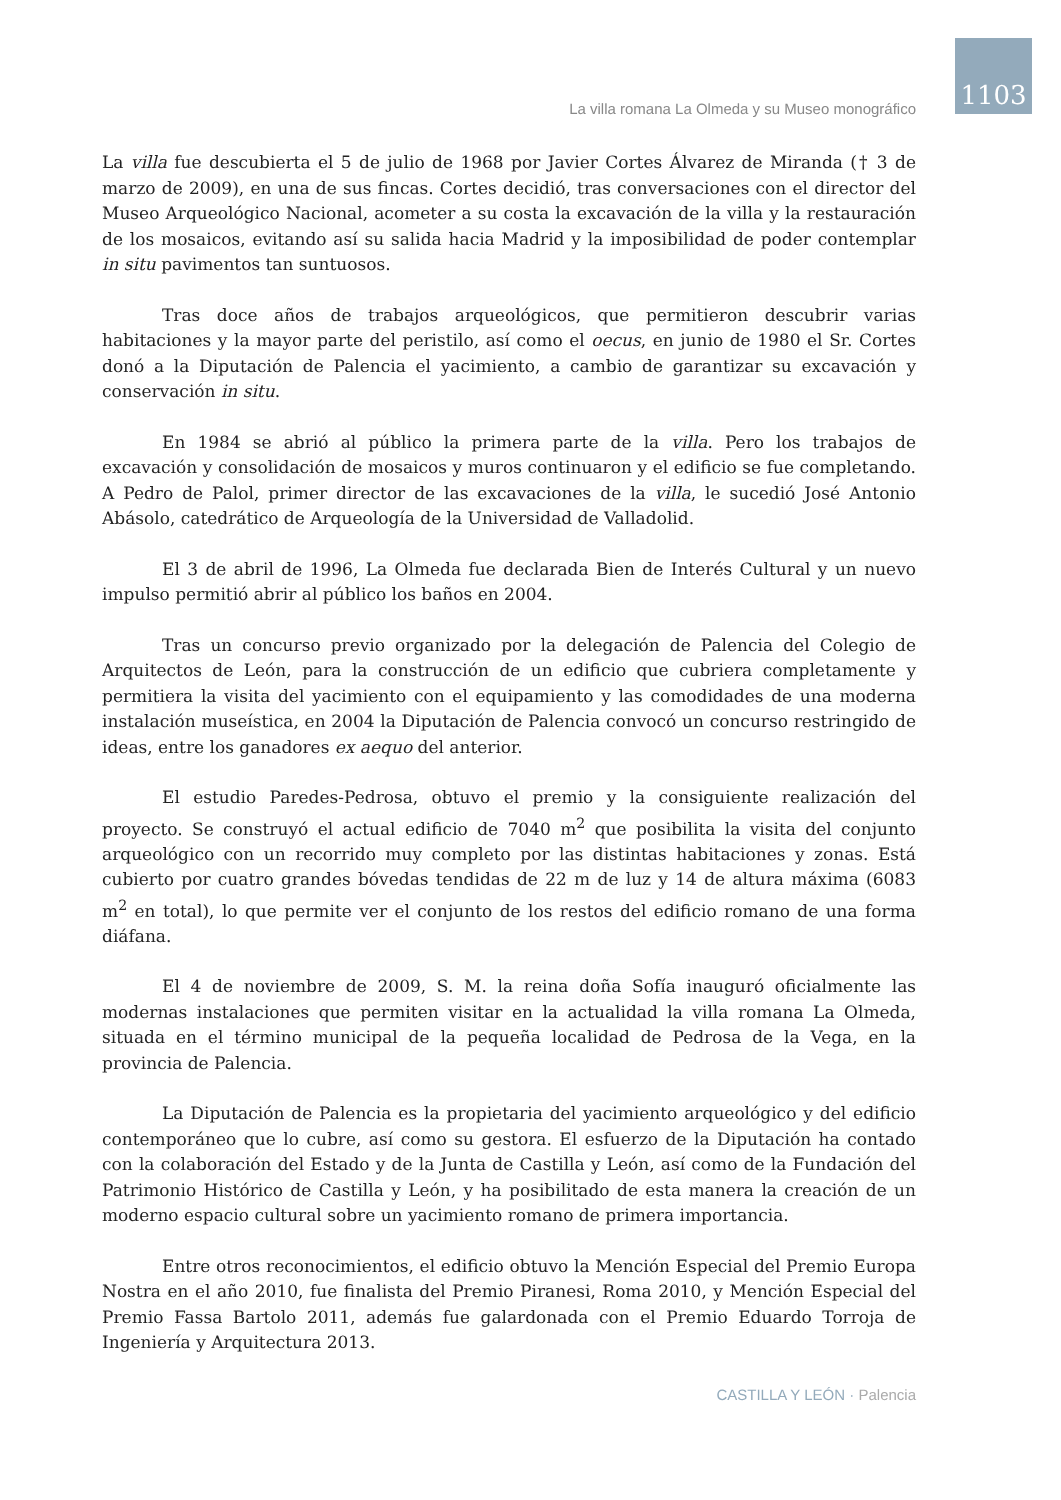1103 La villa romana La Olmeda y su Museo monográfico
La villa fue descubierta el 5 de julio de 1968 por Javier Cortes Álvarez de Miranda († 3 de marzo de 2009), en una de sus fincas. Cortes decidió, tras conversaciones con el director del Museo Arqueológico Nacional, acometer a su costa la excavación de la villa y la restauración de los mosaicos, evitando así su salida hacia Madrid y la imposibilidad de poder contemplar in situ pavimentos tan suntuosos.
Tras doce años de trabajos arqueológicos, que permitieron descubrir varias habitaciones y la mayor parte del peristilo, así como el oecus, en junio de 1980 el Sr. Cortes donó a la Diputación de Palencia el yacimiento, a cambio de garantizar su excavación y conservación in situ.
En 1984 se abrió al público la primera parte de la villa. Pero los trabajos de excavación y consolidación de mosaicos y muros continuaron y el edificio se fue completando. A Pedro de Palol, primer director de las excavaciones de la villa, le sucedió José Antonio Abásolo, catedrático de Arqueología de la Universidad de Valladolid.
El 3 de abril de 1996, La Olmeda fue declarada Bien de Interés Cultural y un nuevo impulso permitió abrir al público los baños en 2004.
Tras un concurso previo organizado por la delegación de Palencia del Colegio de Arquitectos de León, para la construcción de un edificio que cubriera completamente y permitiera la visita del yacimiento con el equipamiento y las comodidades de una moderna instalación museística, en 2004 la Diputación de Palencia convocó un concurso restringido de ideas, entre los ganadores ex aequo del anterior.
El estudio Paredes-Pedrosa, obtuvo el premio y la consiguiente realización del proyecto. Se construyó el actual edificio de 7040 m<sup>2</sup> que posibilita la visita del conjunto arqueológico con un recorrido muy completo por las distintas habitaciones y zonas. Está cubierto por cuatro grandes bóvedas tendidas de 22 m de luz y 14 de altura máxima (6083 m<sup>2</sup> en total), lo que permite ver el conjunto de los restos del edificio romano de una forma diáfana.
El 4 de noviembre de 2009, S. M. la reina doña Sofía inauguró oficialmente las modernas instalaciones que permiten visitar en la actualidad la villa romana La Olmeda, situada en el término municipal de la pequeña localidad de Pedrosa de la Vega, en la provincia de Palencia.
La Diputación de Palencia es la propietaria del yacimiento arqueológico y del edificio contemporáneo que lo cubre, así como su gestora. El esfuerzo de la Diputación ha contado con la colaboración del Estado y de la Junta de Castilla y León, así como de la Fundación del Patrimonio Histórico de Castilla y León, y ha posibilitado de esta manera la creación de un moderno espacio cultural sobre un yacimiento romano de primera importancia.
Entre otros reconocimientos, el edificio obtuvo la Mención Especial del Premio Europa Nostra en el año 2010, fue finalista del Premio Piranesi, Roma 2010, y Mención Especial del Premio Fassa Bartolo 2011, además fue galardonada con el Premio Eduardo Torroja de Ingeniería y Arquitectura 2013.
CASTILLA Y LEÓN · Palencia